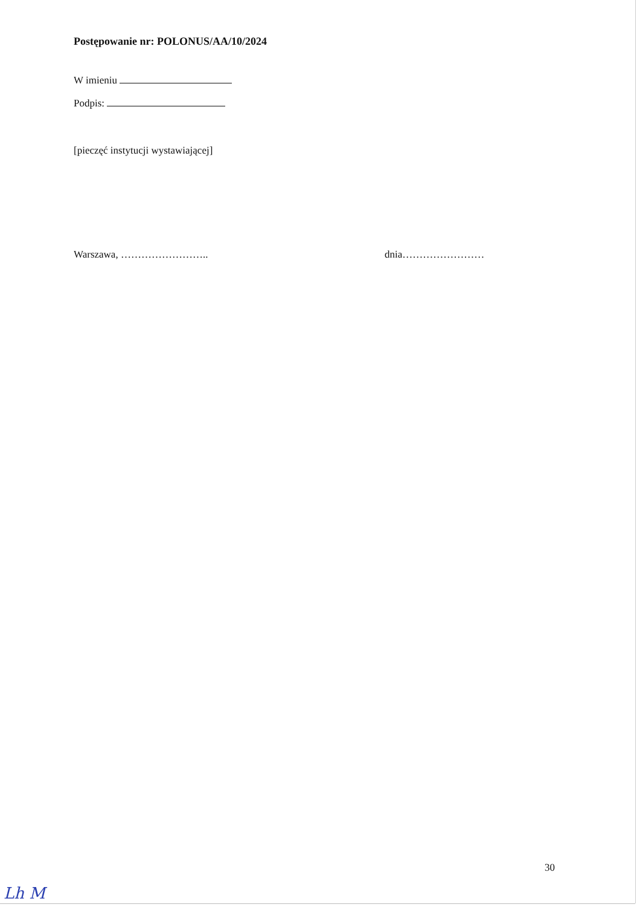Postępowanie nr: POLONUS/AA/10/2024
W imieniu
Podpis:
[pieczęć instytucji wystawiającej]
Warszawa, …………………….. dnia……………………
30
Lh M